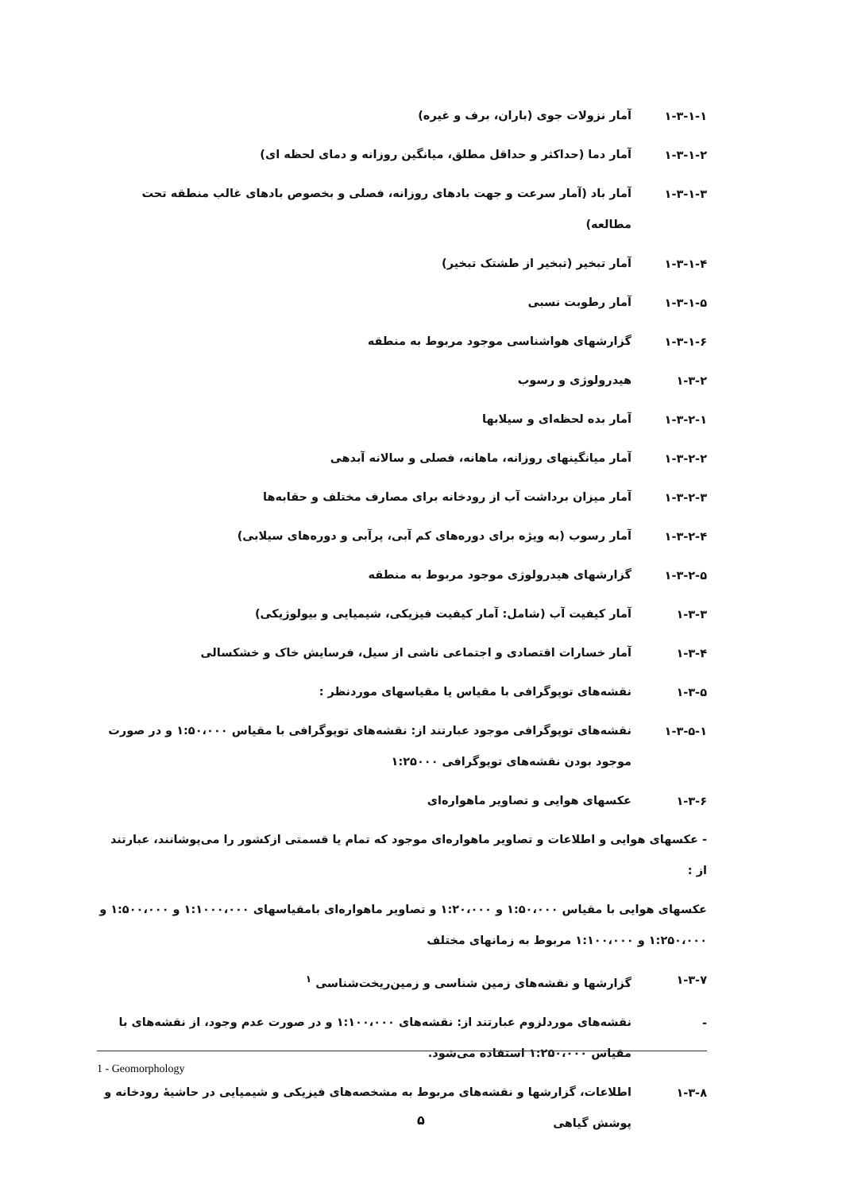۱-۳-۱-۱
آمار نزولات جوی (باران، برف و غیره)
۱-۳-۱-۲
آمار دما (حداکثر و حداقل مطلق، میانگین روزانه و دمای لحظه ای)
۱-۳-۱-۳
آمار باد (آمار سرعت و جهت بادهای روزانه، فصلی و بخصوص بادهای غالب منطقه تحت مطالعه)
۱-۳-۱-۴
آمار تبخیر (تبخیر از طشتک تبخیر)
۱-۳-۱-۵
آمار رطوبت نسبی
۱-۳-۱-۶
گزارشهای هواشناسی موجود مربوط به منطقه
۱-۳-۲
هیدرولوژی و رسوب
۱-۳-۲-۱
آمار بده لحظه‌ای و سیلابها
۱-۳-۲-۲
آمار میانگینهای روزانه، ماهانه، فصلی و سالانه آبدهی
۱-۳-۲-۳
آمار میزان برداشت آب از رودخانه برای مصارف مختلف و حقابه‌ها
۱-۳-۲-۴
آمار رسوب (به ویژه برای دوره‌های کم آبی، پرآبی و دوره‌های سیلابی)
۱-۳-۲-۵
گزارشهای هیدرولوژی موجود مربوط به منطقه
۱-۳-۳
آمار کیفیت آب (شامل: آمار کیفیت فیزیکی، شیمیایی و بیولوژیکی)
۱-۳-۴
آمار خسارات اقتصادی و اجتماعی ناشی از سیل، فرسایش خاک و خشکسالی
۱-۳-۵
نقشه‌های توپوگرافی با مقیاس یا مقیاسهای موردنظر :
۱-۳-۵-۱
نقشه‌های توپوگرافی موجود عبارتند از: نقشه‌های توپوگرافی با مقیاس ۱:۵۰،۰۰۰ و در صورت موجود بودن نقشه‌های توپوگرافی ۱:۲۵۰۰۰
۱-۳-۶
عکسهای هوایی و تصاویر ماهواره‌ای
- عکسهای هوایی و اطلاعات و تصاویر ماهواره‌ای موجود که تمام یا قسمتی ازکشور را می‌پوشانند، عبارتند از :
عکسهای هوایی با مقیاس ۱:۵۰،۰۰۰ و ۱:۲۰،۰۰۰ و تصاویر ماهواره‌ای بامقیاسهای ۱:۱۰۰۰،۰۰۰ و ۱:۵۰۰،۰۰۰ و ۱:۲۵۰،۰۰۰ و ۱:۱۰۰،۰۰۰ مربوط به زمانهای مختلف
۱-۳-۷
گزارشها و نقشه‌های زمین شناسی و زمین‌ریخت‌شناسی <sup>۱</sup>
-
نقشه‌های موردلزوم عبارتند از: نقشه‌های ۱:۱۰۰،۰۰۰ و در صورت عدم وجود، از نقشه‌های با مقیاس ۱:۲۵۰،۰۰۰ استفاده می‌شود.
۱-۳-۸
اطلاعات، گزارشها و نقشه‌های مربوط به مشخصه‌های فیزیکی و شیمیایی در حاشیهٔ رودخانه و پوشش گیاهی
1 - Geomorphology
۵